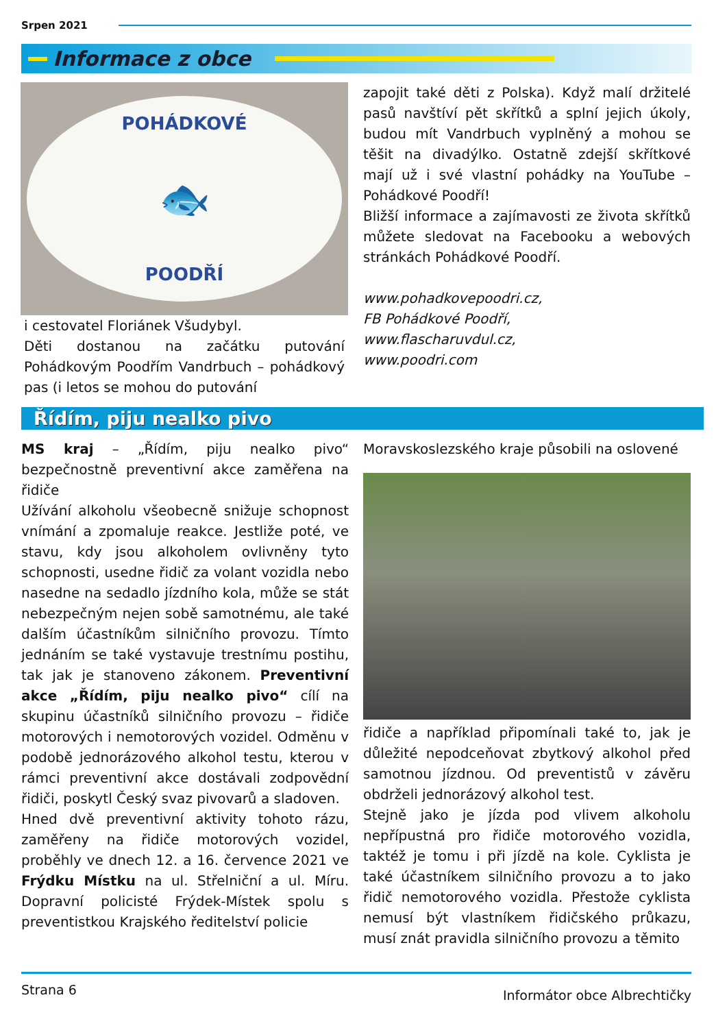Srpen 2021
Informace z obce
POHÁDKOVÉ
🐟
POODŘÍ
i cestovatel Floriánek Všudybyl.
Děti dostanou na začátku putování Pohádkovým Poodřím Vandrbuch – pohádkový pas (i letos se mohou do putování
zapojit také děti z Polska). Když malí držitelé pasů navštíví pět skřítků a splní jejich úkoly, budou mít Vandrbuch vyplněný a mohou se těšit na divadýlko. Ostatně zdejší skřítkové mají už i své vlastní pohádky na YouTube – Pohádkové Poodří!
Bližší informace a zajímavosti ze života skřítků můžete sledovat na Facebooku a webových stránkách Pohádkové Poodří.
www.pohadkovepoodri.cz,
FB Pohádkové Poodří,
www.flascharuvdul.cz,
www.poodri.com
Řídím, piju nealko pivo
MS kraj – „Řídím, piju nealko pivo“ bezpečnostně preventivní akce zaměřena na řidiče
Užívání alkoholu všeobecně snižuje schopnost vnímání a zpomaluje reakce. Jestliže poté, ve stavu, kdy jsou alkoholem ovlivněny tyto schopnosti, usedne řidič za volant vozidla nebo nasedne na sedadlo jízdního kola, může se stát nebezpečným nejen sobě samotnému, ale také dalším účastníkům silničního provozu. Tímto jednáním se také vystavuje trestnímu postihu, tak jak je stanoveno zákonem. Preventivní akce „Řídím, piju nealko pivo“ cílí na skupinu účastníků silničního provozu – řidiče motorových i nemotorových vozidel. Odměnu v podobě jednorázového alkohol testu, kterou v rámci preventivní akce dostávali zodpovědní řidiči, poskytl Český svaz pivovarů a sladoven.
Hned dvě preventivní aktivity tohoto rázu, zaměřeny na řidiče motorových vozidel, proběhly ve dnech 12. a 16. července 2021 ve Frýdku Místku na ul. Střelniční a ul. Míru. Dopravní policisté Frýdek-Místek spolu s preventistkou Krajského ředitelství policie
Moravskoslezského kraje působili na oslovené
řidiče a například připomínali také to, jak je důležité nepodceňovat zbytkový alkohol před samotnou jízdnou. Od preventistů v závěru obdrželi jednorázový alkohol test.
Stejně jako je jízda pod vlivem alkoholu nepřípustná pro řidiče motorového vozidla, taktéž je tomu i při jízdě na kole. Cyklista je také účastníkem silničního provozu a to jako řidič nemotorového vozidla. Přestože cyklista nemusí být vlastníkem řidičského průkazu, musí znát pravidla silničního provozu a těmito
Strana 6 Informátor obce Albrechtičky